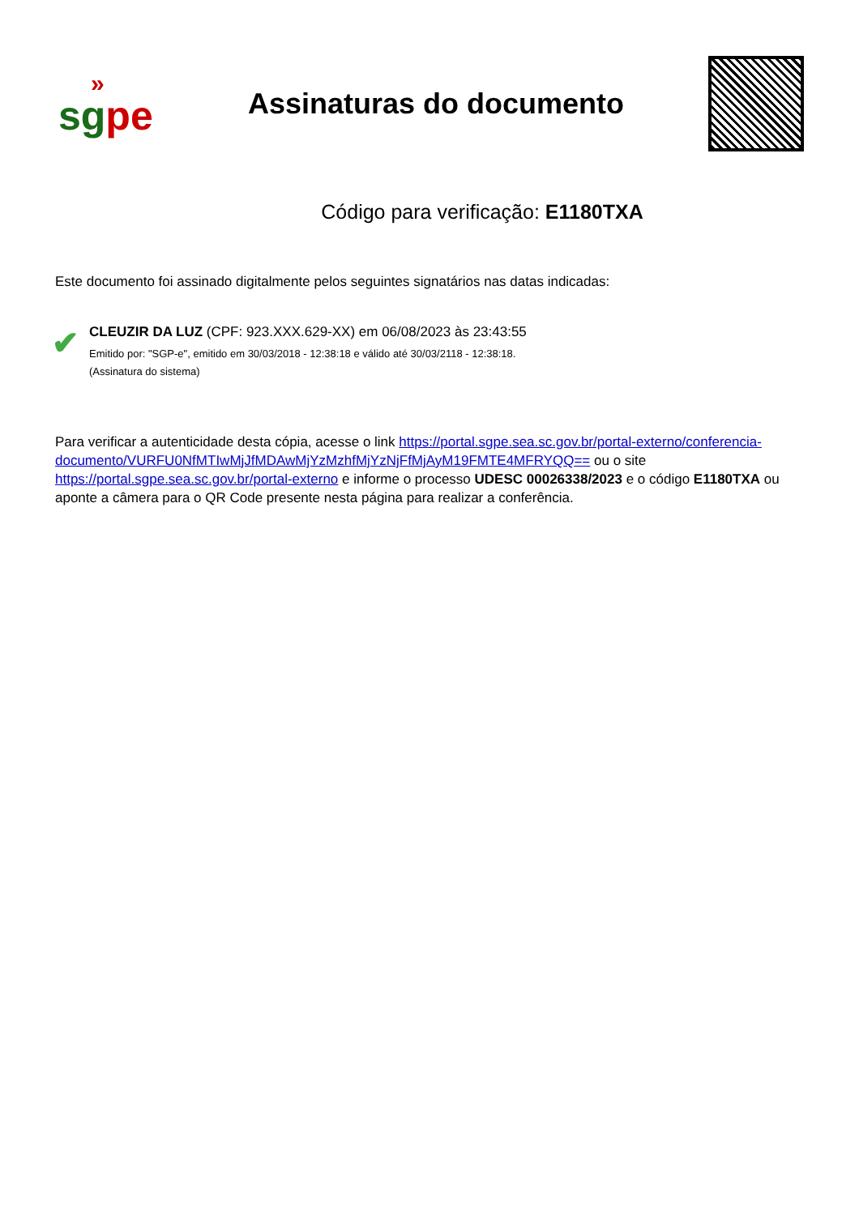»
sgpe
Assinaturas do documento
Código para verificação: E1180TXA
Este documento foi assinado digitalmente pelos seguintes signatários nas datas indicadas:
✔
CLEUZIR DA LUZ (CPF: 923.XXX.629-XX) em 06/08/2023 às 23:43:55
Emitido por: "SGP-e", emitido em 30/03/2018 - 12:38:18 e válido até 30/03/2118 - 12:38:18.
(Assinatura do sistema)
Para verificar a autenticidade desta cópia, acesse o link https://portal.sgpe.sea.sc.gov.br/portal-externo/conferencia-documento/VURFU0NfMTIwMjJfMDAwMjYzMzhfMjYzNjFfMjAyM19FMTE4MFRYQQ== ou o site https://portal.sgpe.sea.sc.gov.br/portal-externo e informe o processo UDESC 00026338/2023 e o código E1180TXA ou aponte a câmera para o QR Code presente nesta página para realizar a conferência.